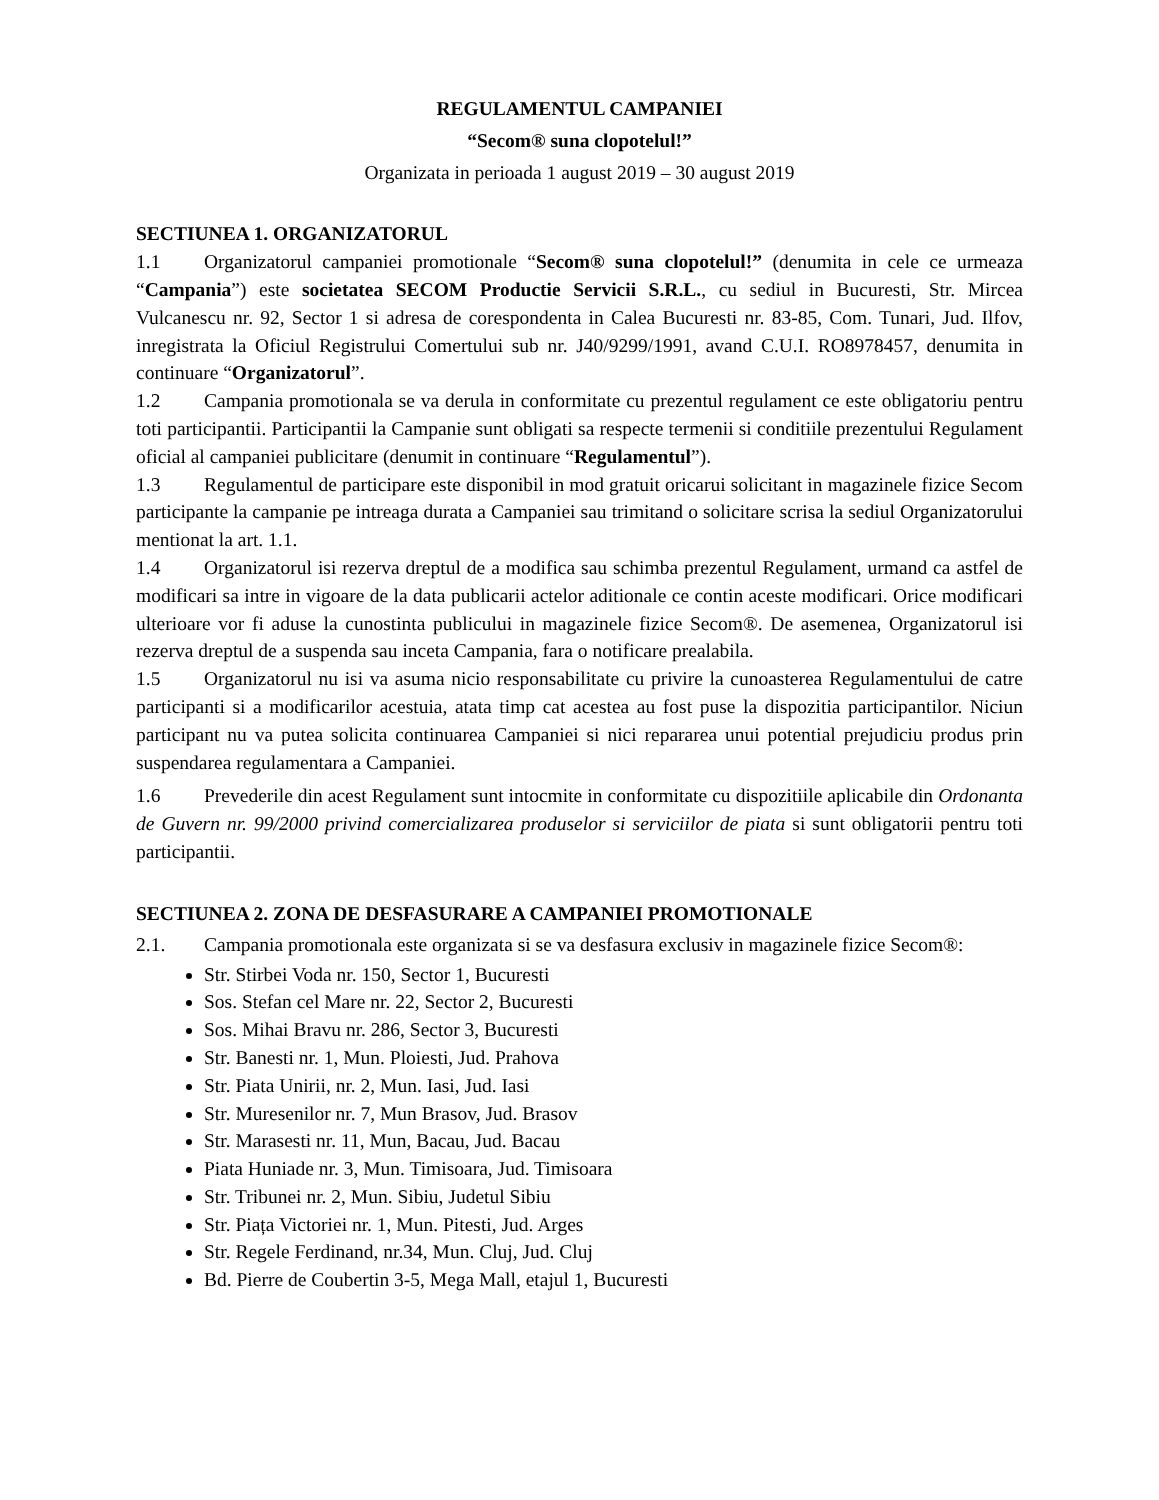REGULAMENTUL CAMPANIEI
“Secom® suna clopotelul!”
Organizata in perioada 1 august 2019 – 30 august 2019
SECTIUNEA 1. ORGANIZATORUL
1.1 Organizatorul campaniei promotionale “Secom® suna clopotelul!” (denumita in cele ce urmeaza “Campania”) este societatea SECOM Productie Servicii S.R.L., cu sediul in Bucuresti, Str. Mircea Vulcanescu nr. 92, Sector 1 si adresa de corespondenta in Calea Bucuresti nr. 83-85, Com. Tunari, Jud. Ilfov, inregistrata la Oficiul Registrului Comertului sub nr. J40/9299/1991, avand C.U.I. RO8978457, denumita in continuare “Organizatorul”.
1.2 Campania promotionala se va derula in conformitate cu prezentul regulament ce este obligatoriu pentru toti participantii. Participantii la Campanie sunt obligati sa respecte termenii si conditiile prezentului Regulament oficial al campaniei publicitare (denumit in continuare “Regulamentul”).
1.3 Regulamentul de participare este disponibil in mod gratuit oricarui solicitant in magazinele fizice Secom participante la campanie pe intreaga durata a Campaniei sau trimitand o solicitare scrisa la sediul Organizatorului mentionat la art. 1.1.
1.4 Organizatorul isi rezerva dreptul de a modifica sau schimba prezentul Regulament, urmand ca astfel de modificari sa intre in vigoare de la data publicarii actelor aditionale ce contin aceste modificari. Orice modificari ulterioare vor fi aduse la cunostinta publicului in magazinele fizice Secom®. De asemenea, Organizatorul isi rezerva dreptul de a suspenda sau inceta Campania, fara o notificare prealabila.
1.5 Organizatorul nu isi va asuma nicio responsabilitate cu privire la cunoasterea Regulamentului de catre participanti si a modificarilor acestuia, atata timp cat acestea au fost puse la dispozitia participantilor. Niciun participant nu va putea solicita continuarea Campaniei si nici repararea unui potential prejudiciu produs prin suspendarea regulamentara a Campaniei.
1.6 Prevederile din acest Regulament sunt intocmite in conformitate cu dispozitiile aplicabile din Ordonanta de Guvern nr. 99/2000 privind comercializarea produselor si serviciilor de piata si sunt obligatorii pentru toti participantii.
SECTIUNEA 2. ZONA DE DESFASURARE A CAMPANIEI PROMOTIONALE
2.1. Campania promotionala este organizata si se va desfasura exclusiv in magazinele fizice Secom®:
Str. Stirbei Voda nr. 150, Sector 1, Bucuresti
Sos. Stefan cel Mare nr. 22, Sector 2, Bucuresti
Sos. Mihai Bravu nr. 286, Sector 3, Bucuresti
Str. Banesti nr. 1, Mun. Ploiesti, Jud. Prahova
Str. Piata Unirii, nr. 2, Mun. Iasi, Jud. Iasi
Str. Muresenilor nr. 7, Mun Brasov, Jud. Brasov
Str. Marasesti nr. 11, Mun, Bacau, Jud. Bacau
Piata Huniade nr. 3, Mun. Timisoara, Jud. Timisoara
Str. Tribunei nr. 2, Mun. Sibiu, Judetul Sibiu
Str. Piața Victoriei nr. 1, Mun. Pitesti, Jud. Arges
Str. Regele Ferdinand, nr.34, Mun. Cluj, Jud. Cluj
Bd. Pierre de Coubertin 3-5, Mega Mall, etajul 1, Bucuresti